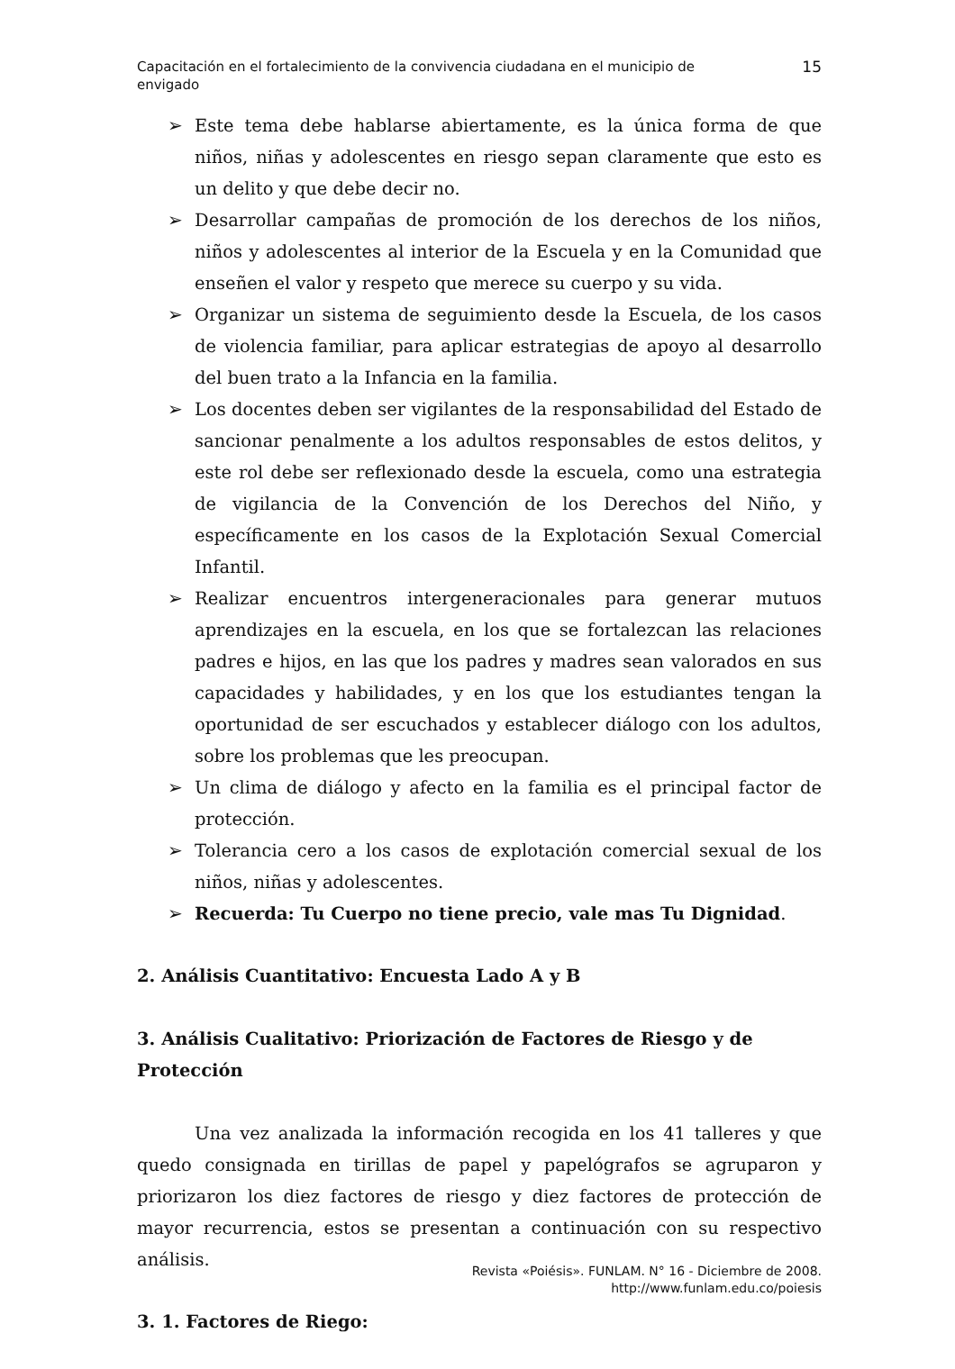Capacitación en el fortalecimiento de la convivencia ciudadana en el municipio de
envigado
15
➢ Este tema debe hablarse abiertamente, es la única forma de que niños, niñas y adolescentes en riesgo sepan claramente que esto es un delito y que debe decir no.
➢ Desarrollar campañas de promoción de los derechos de los niños, niños y adolescentes al interior de la Escuela y en la Comunidad que enseñen el valor y respeto que merece su cuerpo y su vida.
➢ Organizar un sistema de seguimiento desde la Escuela, de los casos de violencia familiar, para aplicar estrategias de apoyo al desarrollo del buen trato a la Infancia en la familia.
➢ Los docentes deben ser vigilantes de la responsabilidad del Estado de sancionar penalmente a los adultos responsables de estos delitos, y este rol debe ser reflexionado desde la escuela, como una estrategia de vigilancia de la Convención de los Derechos del Niño, y específicamente en los casos de la Explotación Sexual Comercial Infantil.
➢ Realizar encuentros intergeneracionales para generar mutuos aprendizajes en la escuela, en los que se fortalezcan las relaciones padres e hijos, en las que los padres y madres sean valorados en sus capacidades y habilidades, y en los que los estudiantes tengan la oportunidad de ser escuchados y establecer diálogo con los adultos, sobre los problemas que les preocupan.
➢ Un clima de diálogo y afecto en la familia es el principal factor de protección.
➢ Tolerancia cero a los casos de explotación comercial sexual de los niños, niñas y adolescentes.
➢ Recuerda: Tu Cuerpo no tiene precio, vale mas Tu Dignidad.
2. Análisis Cuantitativo: Encuesta Lado A y B
3. Análisis Cualitativo: Priorización de Factores de Riesgo y de Protección
Una vez analizada la información recogida en los 41 talleres y que quedo consignada en tirillas de papel y papelógrafos se agruparon y priorizaron los diez factores de riesgo y diez factores de protección de mayor recurrencia, estos se presentan a continuación con su respectivo análisis.
3. 1. Factores de Riego:
Revista «Poiésis». FUNLAM. N° 16 - Diciembre de 2008.
http://www.funlam.edu.co/poiesis